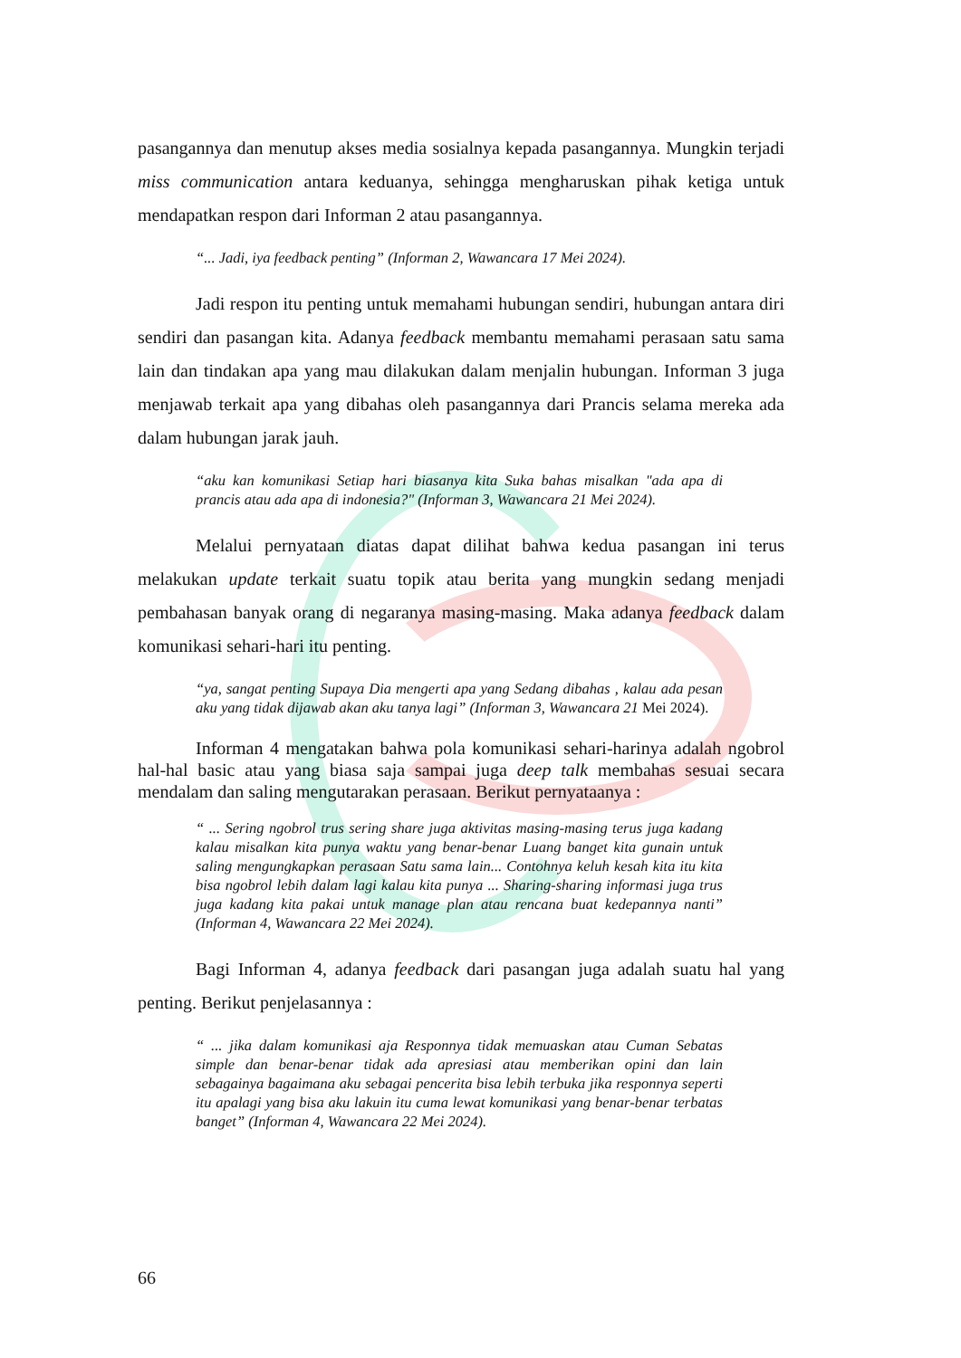pasangannya dan menutup akses media sosialnya kepada pasangannya. Mungkin terjadi miss communication antara keduanya, sehingga mengharuskan pihak ketiga untuk mendapatkan respon dari Informan 2 atau pasangannya.
“... Jadi, iya feedback penting” (Informan 2, Wawancara 17 Mei 2024).
Jadi respon itu penting untuk memahami hubungan sendiri, hubungan antara diri sendiri dan pasangan kita. Adanya feedback membantu memahami perasaan satu sama lain dan tindakan apa yang mau dilakukan dalam menjalin hubungan. Informan 3 juga menjawab terkait apa yang dibahas oleh pasangannya dari Prancis selama mereka ada dalam hubungan jarak jauh.
“aku kan komunikasi Setiap hari biasanya kita Suka bahas misalkan "ada apa di prancis atau ada apa di indonesia?" (Informan 3, Wawancara 21 Mei 2024).
Melalui pernyataan diatas dapat dilihat bahwa kedua pasangan ini terus melakukan update terkait suatu topik atau berita yang mungkin sedang menjadi pembahasan banyak orang di negaranya masing-masing. Maka adanya feedback dalam komunikasi sehari-hari itu penting.
“ya, sangat penting Supaya Dia mengerti apa yang Sedang dibahas , kalau ada pesan aku yang tidak dijawab akan aku tanya lagi” (Informan 3, Wawancara 21 Mei 2024).
Informan 4 mengatakan bahwa pola komunikasi sehari-harinya adalah ngobrol hal-hal basic atau yang biasa saja sampai juga deep talk membahas sesuai secara mendalam dan saling mengutarakan perasaan. Berikut pernyataanya :
“ ... Sering ngobrol trus sering share juga aktivitas masing-masing terus juga kadang kalau misalkan kita punya waktu yang benar-benar Luang banget kita gunain untuk saling mengungkapkan perasaan Satu sama lain... Contohnya keluh kesah kita itu kita bisa ngobrol lebih dalam lagi kalau kita punya ... Sharing-sharing informasi juga trus juga kadang kita pakai untuk manage plan atau rencana buat kedepannya nanti” (Informan 4, Wawancara 22 Mei 2024).
Bagi Informan 4, adanya feedback dari pasangan juga adalah suatu hal yang penting. Berikut penjelasannya :
“ ... jika dalam komunikasi aja Responnya tidak memuaskan atau Cuman Sebatas simple dan benar-benar tidak ada apresiasi atau memberikan opini dan lain sebagainya bagaimana aku sebagai pencerita bisa lebih terbuka jika responnya seperti itu apalagi yang bisa aku lakuin itu cuma lewat komunikasi yang benar-benar terbatas banget” (Informan 4, Wawancara 22 Mei 2024).
66